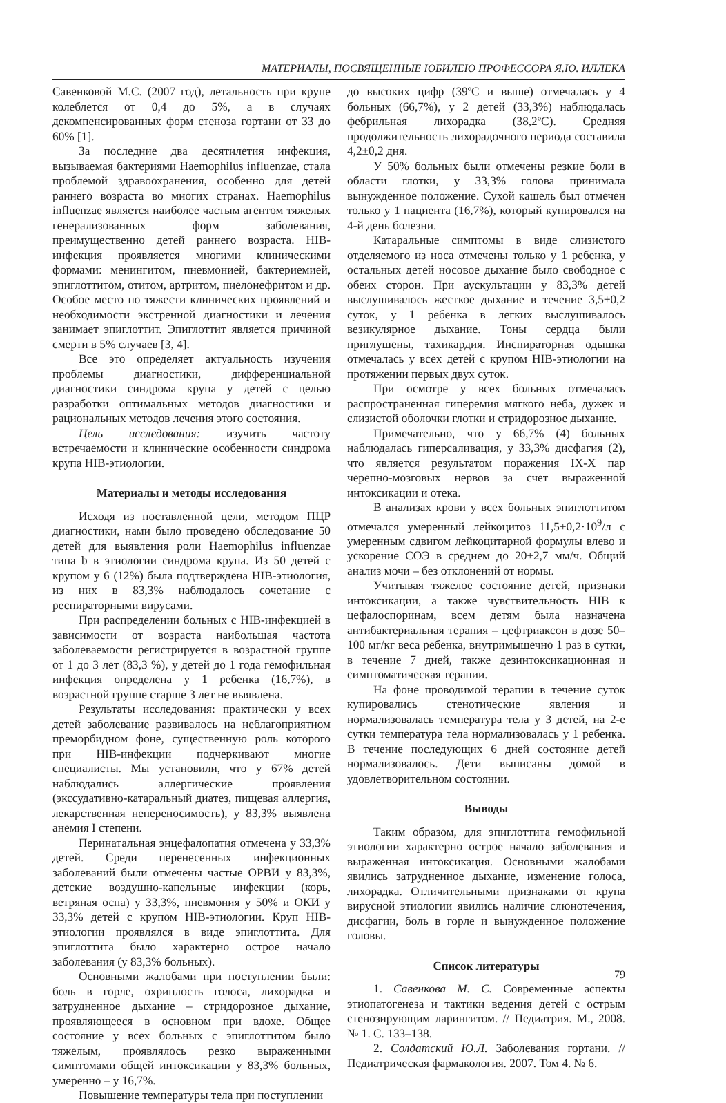МАТЕРИАЛЫ, ПОСВЯЩЕННЫЕ ЮБИЛЕЮ ПРОФЕССОРА Я.Ю. ИЛЛЕКА
Савенковой М.С. (2007 год), летальность при крупе колеблется от 0,4 до 5%, а в случаях декомпенсированных форм стеноза гортани от 33 до 60% [1].
За последние два десятилетия инфекция, вызываемая бактериями Haemophilus influenzae, стала проблемой здравоохранения, особенно для детей раннего возраста во многих странах. Haemophilus influenzae является наиболее частым агентом тяжелых генерализованных форм заболевания, преимущественно детей раннего возраста. HIB-инфекция проявляется многими клиническими формами: менингитом, пневмонией, бактериемией, эпиглоттитом, отитом, артритом, пиелонефритом и др. Особое место по тяжести клинических проявлений и необходимости экстренной диагностики и лечения занимает эпиглоттит. Эпиглоттит является причиной смерти в 5% случаев [3, 4].
Все это определяет актуальность изучения проблемы диагностики, дифференциальной диагностики синдрома крупа у детей с целью разработки оптимальных методов диагностики и рациональных методов лечения этого состояния.
Цель исследования: изучить частоту встречаемости и клинические особенности синдрома крупа HIB-этиологии.
Материалы и методы исследования
Исходя из поставленной цели, методом ПЦР диагностики, нами было проведено обследование 50 детей для выявления роли Haemophilus influenzae типа b в этиологии синдрома крупа. Из 50 детей с крупом у 6 (12%) была подтверждена HIB-этиология, из них в 83,3% наблюдалось сочетание с респираторными вирусами.
При распределении больных с HIB-инфекцией в зависимости от возраста наибольшая частота заболеваемости регистрируется в возрастной группе от 1 до 3 лет (83,3 %), у детей до 1 года гемофильная инфекция определена у 1 ребенка (16,7%), в возрастной группе старше 3 лет не выявлена.
Результаты исследования: практически у всех детей заболевание развивалось на неблагоприятном преморбидном фоне, существенную роль которого при HIB-инфекции подчеркивают многие специалисты. Мы установили, что у 67% детей наблюдались аллергические проявления (экссудативно-катаральный диатез, пищевая аллергия, лекарственная непереносимость), у 83,3% выявлена анемия I степени.
Перинатальная энцефалопатия отмечена у 33,3% детей. Среди перенесенных инфекционных заболеваний были отмечены частые ОРВИ у 83,3%, детские воздушно-капельные инфекции (корь, ветряная оспа) у 33,3%, пневмония у 50% и ОКИ у 33,3% детей с крупом HIB-этиологии. Круп HIB-этиологии проявлялся в виде эпиглоттита. Для эпиглоттита было характерно острое начало заболевания (у 83,3% больных).
Основными жалобами при поступлении были: боль в горле, охриплость голоса, лихорадка и затрудненное дыхание – стридорозное дыхание, проявляющееся в основном при вдохе. Общее состояние у всех больных с эпиглоттитом было тяжелым, проявлялось резко выраженными симптомами общей интоксикации у 83,3% больных, умеренно – у 16,7%.
Повышение температуры тела при поступлении
до высоких цифр (39ºС и выше) отмечалась у 4 больных (66,7%), у 2 детей (33,3%) наблюдалась фебрильная лихорадка (38,2ºС). Средняя продолжительность лихорадочного периода составила 4,2±0,2 дня.
У 50% больных были отмечены резкие боли в области глотки, у 33,3% голова принимала вынужденное положение. Сухой кашель был отмечен только у 1 пациента (16,7%), который купировался на 4-й день болезни.
Катаральные симптомы в виде слизистого отделяемого из носа отмечены только у 1 ребенка, у остальных детей носовое дыхание было свободное с обеих сторон. При аускультации у 83,3% детей выслушивалось жесткое дыхание в течение 3,5±0,2 суток, у 1 ребенка в легких выслушивалось везикулярное дыхание. Тоны сердца были приглушены, тахикардия. Инспираторная одышка отмечалась у всех детей с крупом HIB-этиологии на протяжении первых двух суток.
При осмотре у всех больных отмечалась распространенная гиперемия мягкого неба, дужек и слизистой оболочки глотки и стридорозное дыхание.
Примечательно, что у 66,7% (4) больных наблюдалась гиперсаливация, у 33,3% дисфагия (2), что является результатом поражения IX-X пар черепно-мозговых нервов за счет выраженной интоксикации и отека.
В анализах крови у всех больных эпиглоттитом отмечался умеренный лейкоцитоз 11,5±0,2·10<sup>9</sup>/л с умеренным сдвигом лейкоцитарной формулы влево и ускорение СОЭ в среднем до 20±2,7 мм/ч. Общий анализ мочи – без отклонений от нормы.
Учитывая тяжелое состояние детей, признаки интоксикации, а также чувствительность HIB к цефалоспоринам, всем детям была назначена антибактериальная терапия – цефтриаксон в дозе 50–100 мг/кг веса ребенка, внутримышечно 1 раз в сутки, в течение 7 дней, также дезинтоксикационная и симптоматическая терапии.
На фоне проводимой терапии в течение суток купировались стенотические явления и нормализовалась температура тела у 3 детей, на 2-е сутки температура тела нормализовалась у 1 ребенка. В течение последующих 6 дней состояние детей нормализовалось. Дети выписаны домой в удовлетворительном состоянии.
Выводы
Таким образом, для эпиглоттита гемофильной этиологии характерно острое начало заболевания и выраженная интоксикация. Основными жалобами явились затрудненное дыхание, изменение голоса, лихорадка. Отличительными признаками от крупа вирусной этиологии явились наличие слюнотечения, дисфагии, боль в горле и вынужденное положение головы.
Список литературы
1. Савенкова М. С. Современные аспекты этиопатогенеза и тактики ведения детей с острым стенозирующим ларингитом. // Педиатрия. М., 2008. № 1. С. 133–138.
2. Солдатский Ю.Л. Заболевания гортани. // Педиатрическая фармакология. 2007. Том 4. № 6.
79